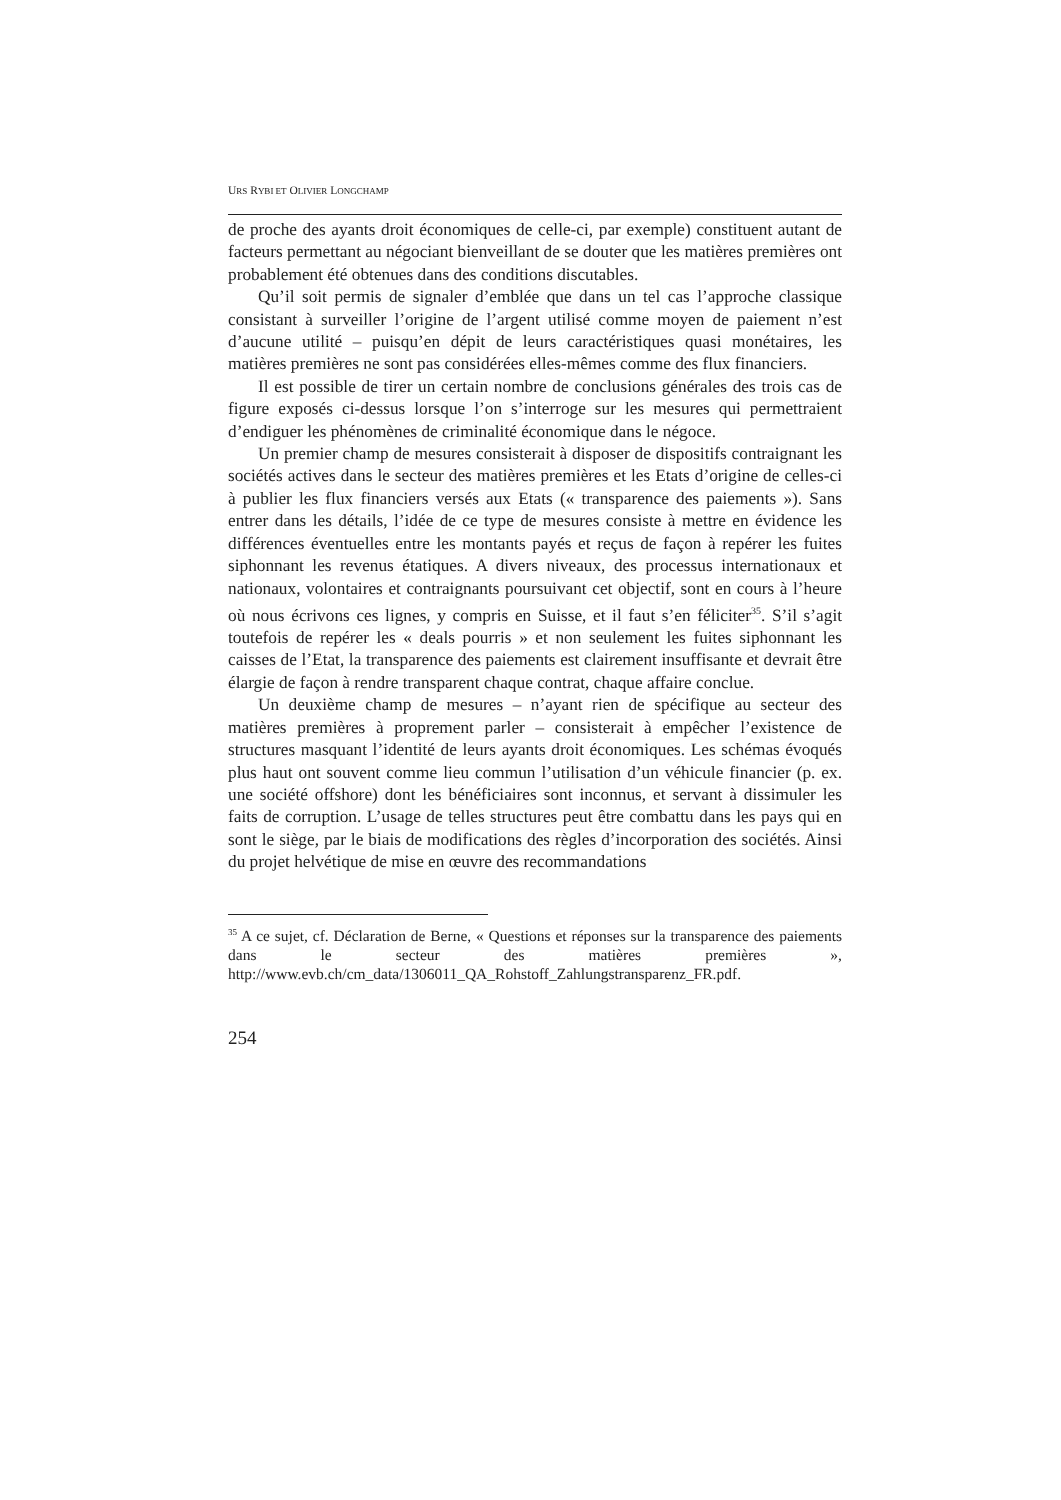URS RYBI ET OLIVIER LONGCHAMP
de proche des ayants droit économiques de celle-ci, par exemple) constituent autant de facteurs permettant au négociant bienveillant de se douter que les matières premières ont probablement été obtenues dans des conditions discutables.
Qu’il soit permis de signaler d’emblée que dans un tel cas l’approche classique consistant à surveiller l’origine de l’argent utilisé comme moyen de paiement n’est d’aucune utilité – puisqu’en dépit de leurs caractéristiques quasi monétaires, les matières premières ne sont pas considérées elles-mêmes comme des flux financiers.
Il est possible de tirer un certain nombre de conclusions générales des trois cas de figure exposés ci-dessus lorsque l’on s’interroge sur les mesures qui permettraient d’endiguer les phénomènes de criminalité économique dans le négoce.
Un premier champ de mesures consisterait à disposer de dispositifs contraignant les sociétés actives dans le secteur des matières premières et les Etats d’origine de celles-ci à publier les flux financiers versés aux Etats (« transparence des paiements »). Sans entrer dans les détails, l’idée de ce type de mesures consiste à mettre en évidence les différences éventuelles entre les montants payés et reçus de façon à repérer les fuites siphonnant les revenus étatiques. A divers niveaux, des processus internationaux et nationaux, volontaires et contraignants poursuivant cet objectif, sont en cours à l’heure où nous écrivons ces lignes, y compris en Suisse, et il faut s’en féliciter<sup>35</sup>. S’il s’agit toutefois de repérer les « deals pourris » et non seulement les fuites siphonnant les caisses de l’Etat, la transparence des paiements est clairement insuffisante et devrait être élargie de façon à rendre transparent chaque contrat, chaque affaire conclue.
Un deuxième champ de mesures – n’ayant rien de spécifique au secteur des matières premières à proprement parler – consisterait à empêcher l’existence de structures masquant l’identité de leurs ayants droit économiques. Les schémas évoqués plus haut ont souvent comme lieu commun l’utilisation d’un véhicule financier (p. ex. une société offshore) dont les bénéficiaires sont inconnus, et servant à dissimuler les faits de corruption. L’usage de telles structures peut être combattu dans les pays qui en sont le siège, par le biais de modifications des règles d’incorporation des sociétés. Ainsi du projet helvétique de mise en œuvre des recommandations
<sup>35</sup> A ce sujet, cf. Déclaration de Berne, « Questions et réponses sur la transparence des paiements dans le secteur des matières premières », http://www.evb.ch/cm_data/1306011_QA_Rohstoff_Zahlungstransparenz_FR.pdf.
254